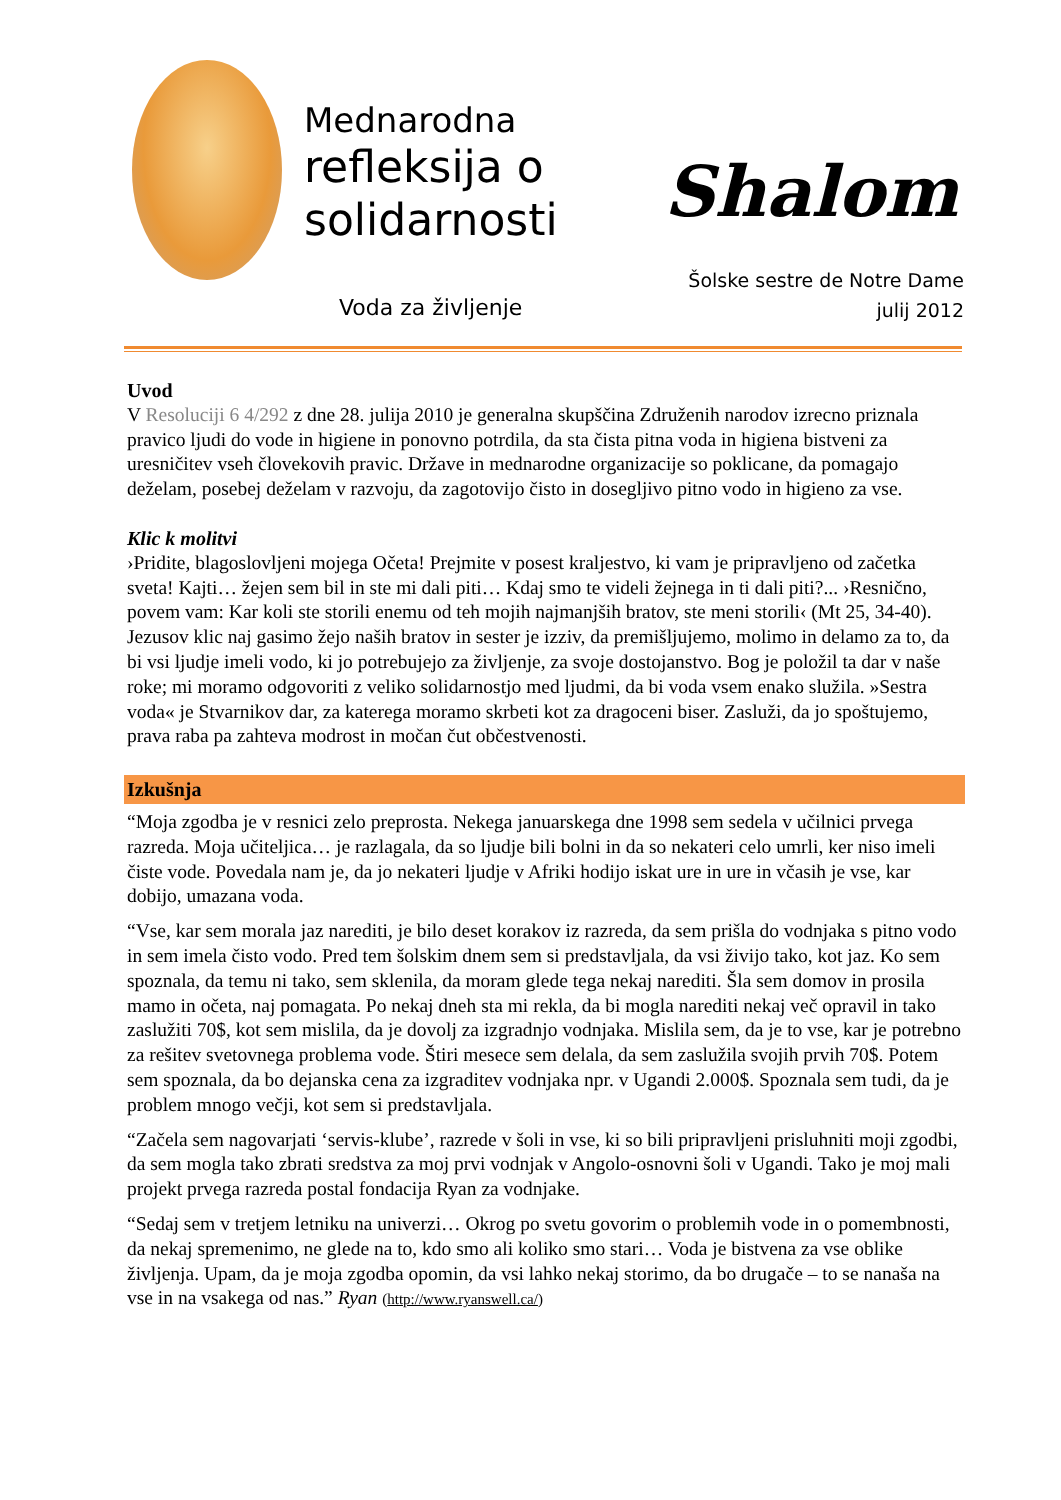Mednarodna
refleksija o
solidarnosti
Voda za življenje
Shalom
Šolske sestre de Notre Dame
julij 2012
Uvod
V Resoluciji 6 4/292 z dne 28. julija 2010 je generalna skupščina Združenih narodov izrecno priznala pravico ljudi do vode in higiene in ponovno potrdila, da sta čista pitna voda in higiena bistveni za uresničitev vseh človekovih pravic. Države in mednarodne organizacije so poklicane, da pomagajo deželam, posebej deželam v razvoju, da zagotovijo čisto in dosegljivo pitno vodo in higieno za vse.
Klic k molitvi
›Pridite, blagoslovljeni mojega Očeta! Prejmite v posest kraljestvo, ki vam je pripravljeno od začetka sveta! Kajti… žejen sem bil in ste mi dali piti… Kdaj smo te videli žejnega in ti dali piti?... ›Resnično, povem vam: Kar koli ste storili enemu od teh mojih najmanjših bratov, ste meni storili‹ (Mt 25, 34-40). Jezusov klic naj gasimo žejo naših bratov in sester je izziv, da premišljujemo, molimo in delamo za to, da bi vsi ljudje imeli vodo, ki jo potrebujejo za življenje, za svoje dostojanstvo. Bog je položil ta dar v naše roke; mi moramo odgovoriti z veliko solidarnostjo med ljudmi, da bi voda vsem enako služila. »Sestra voda« je Stvarnikov dar, za katerega moramo skrbeti kot za dragoceni biser. Zasluži, da jo spoštujemo, prava raba pa zahteva modrost in močan čut občestvenosti.
Izkušnja
“Moja zgodba je v resnici zelo preprosta. Nekega januarskega dne 1998 sem sedela v učilnici prvega razreda. Moja učiteljica… je razlagala, da so ljudje bili bolni in da so nekateri celo umrli, ker niso imeli čiste vode. Povedala nam je, da jo nekateri ljudje v Afriki hodijo iskat ure in ure in včasih je vse, kar dobijo, umazana voda.
“Vse, kar sem morala jaz narediti, je bilo deset korakov iz razreda, da sem prišla do vodnjaka s pitno vodo in sem imela čisto vodo. Pred tem šolskim dnem sem si predstavljala, da vsi živijo tako, kot jaz. Ko sem spoznala, da temu ni tako, sem sklenila, da moram glede tega nekaj narediti. Šla sem domov in prosila mamo in očeta, naj pomagata. Po nekaj dneh sta mi rekla, da bi mogla narediti nekaj več opravil in tako zaslužiti 70$, kot sem mislila, da je dovolj za izgradnjo vodnjaka. Mislila sem, da je to vse, kar je potrebno za rešitev svetovnega problema vode. Štiri mesece sem delala, da sem zaslužila svojih prvih 70$. Potem sem spoznala, da bo dejanska cena za izgraditev vodnjaka npr. v Ugandi 2.000$. Spoznala sem tudi, da je problem mnogo večji, kot sem si predstavljala.
“Začela sem nagovarjati ‘servis-klube’, razrede v šoli in vse, ki so bili pripravljeni prisluhniti moji zgodbi, da sem mogla tako zbrati sredstva za moj prvi vodnjak v Angolo-osnovni šoli v Ugandi. Tako je moj mali projekt prvega razreda postal fondacija Ryan za vodnjake.
“Sedaj sem v tretjem letniku na univerzi… Okrog po svetu govorim o problemih vode in o pomembnosti, da nekaj spremenimo, ne glede na to, kdo smo ali koliko smo stari… Voda je bistvena za vse oblike življenja. Upam, da je moja zgodba opomin, da vsi lahko nekaj storimo, da bo drugače – to se nanaša na vse in na vsakega od nas.” Ryan (http://www.ryanswell.ca/)